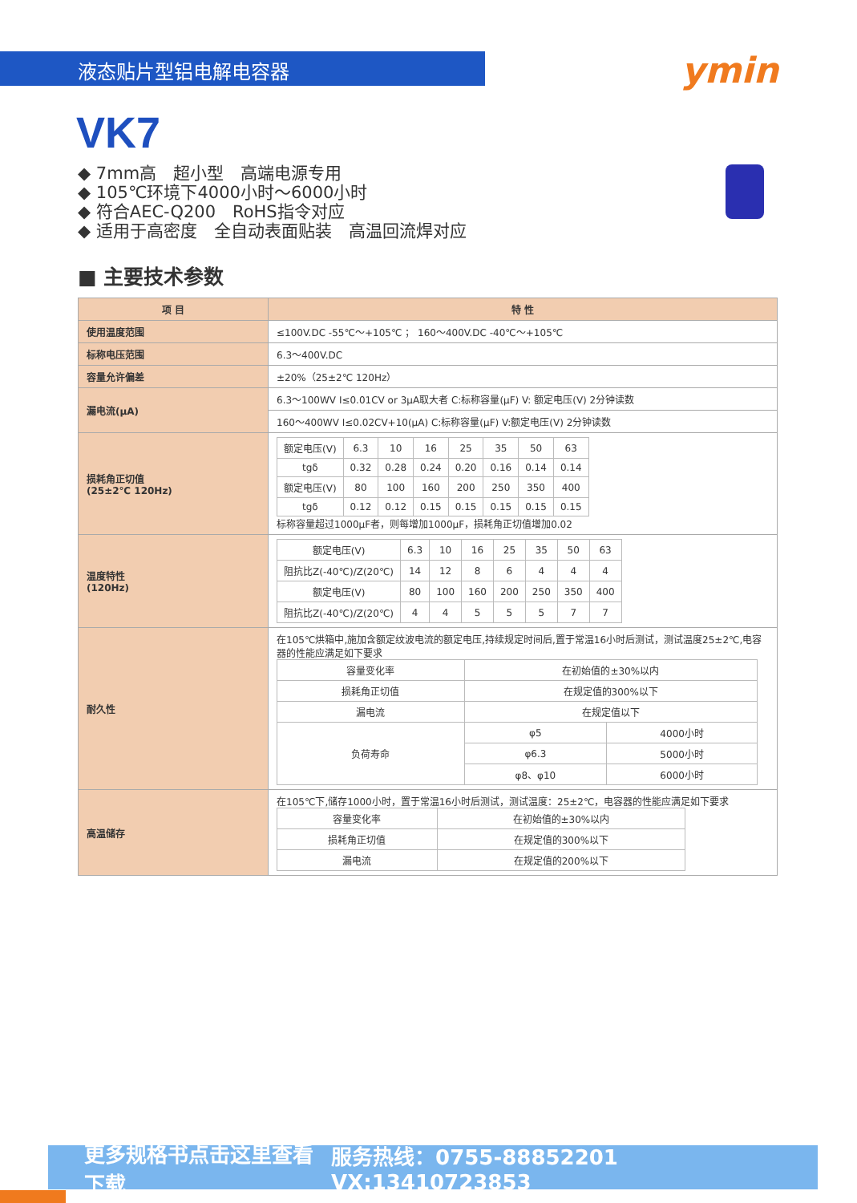液态贴片型铝电解电容器
ymin
VK7
◆ 7mm高　超小型　高端电源专用
◆ 105℃环境下4000小时～6000小时
◆ 符合AEC-Q200　RoHS指令对应
◆ 适用于高密度　全自动表面贴装　高温回流焊对应
■ 主要技术参数
| 项 目 | 特 性 |
| --- | --- |
| 使用温度范围 | ≤100V.DC -55℃～+105℃ ； 160～400V.DC -40℃～+105℃ |
| 标称电压范围 | 6.3～400V.DC |
| 容量允许偏差 | ±20%（25±2℃ 120Hz） |
| 漏电流(μA) | 6.3～100WV I≤0.01CV or 3μA取大者 C:标称容量(μF) V: 额定电压(V) 2分钟读数 |
| | 160～400WV I≤0.02CV+10(μA) C:标称容量(μF) V:额定电压(V) 2分钟读数 |
| 损耗角正切值 (25±2℃ 120Hz) | / 额定电压(V) / 6.3 / 10 / 16 / 25 / 35 / 50 / 63 / / tgδ / 0.32 / 0.28 / 0.24 / 0.20 / 0.16 / 0.14 / 0.14 / / 额定电压(V) / 80 / 100 / 160 / 200 / 250 / 350 / 400 / / tgδ / 0.12 / 0.12 / 0.15 / 0.15 / 0.15 / 0.15 / 0.15 / 标称容量超过1000μF者，则每增加1000μF，损耗角正切值增加0.02 |
| 温度特性 (120Hz) | / 额定电压(V) / 6.3 / 10 / 16 / 25 / 35 / 50 / 63 / / 阻抗比Z(-40℃)/Z(20℃) / 14 / 12 / 8 / 6 / 4 / 4 / 4 / / 额定电压(V) / 80 / 100 / 160 / 200 / 250 / 350 / 400 / / 阻抗比Z(-40℃)/Z(20℃) / 4 / 4 / 5 / 5 / 5 / 7 / 7 / |
| 耐久性 | 在105℃烘箱中,施加含额定纹波电流的额定电压,持续规定时间后,置于常温16小时后测试，测试温度25±2℃,电容器的性能应满足如下要求 / 容量变化率 / 在初始值的±30%以内 / / / 损耗角正切值 / 在规定值的300%以下 / / / 漏电流 / 在规定值以下 / / / 负荷寿命 / φ5 / 4000小时 / / / φ6.3 / 5000小时 / / / φ8、φ10 / 6000小时 / |
| 高温储存 | 在105℃下,储存1000小时，置于常温16小时后测试，测试温度：25±2℃，电容器的性能应满足如下要求 / 容量变化率 / 在初始值的±30%以内 / / 损耗角正切值 / 在规定值的300%以下 / / 漏电流 / 在规定值的200%以下 / |
更多规格书点击这里查看下载 服务热线：0755-88852201 VX:13410723853